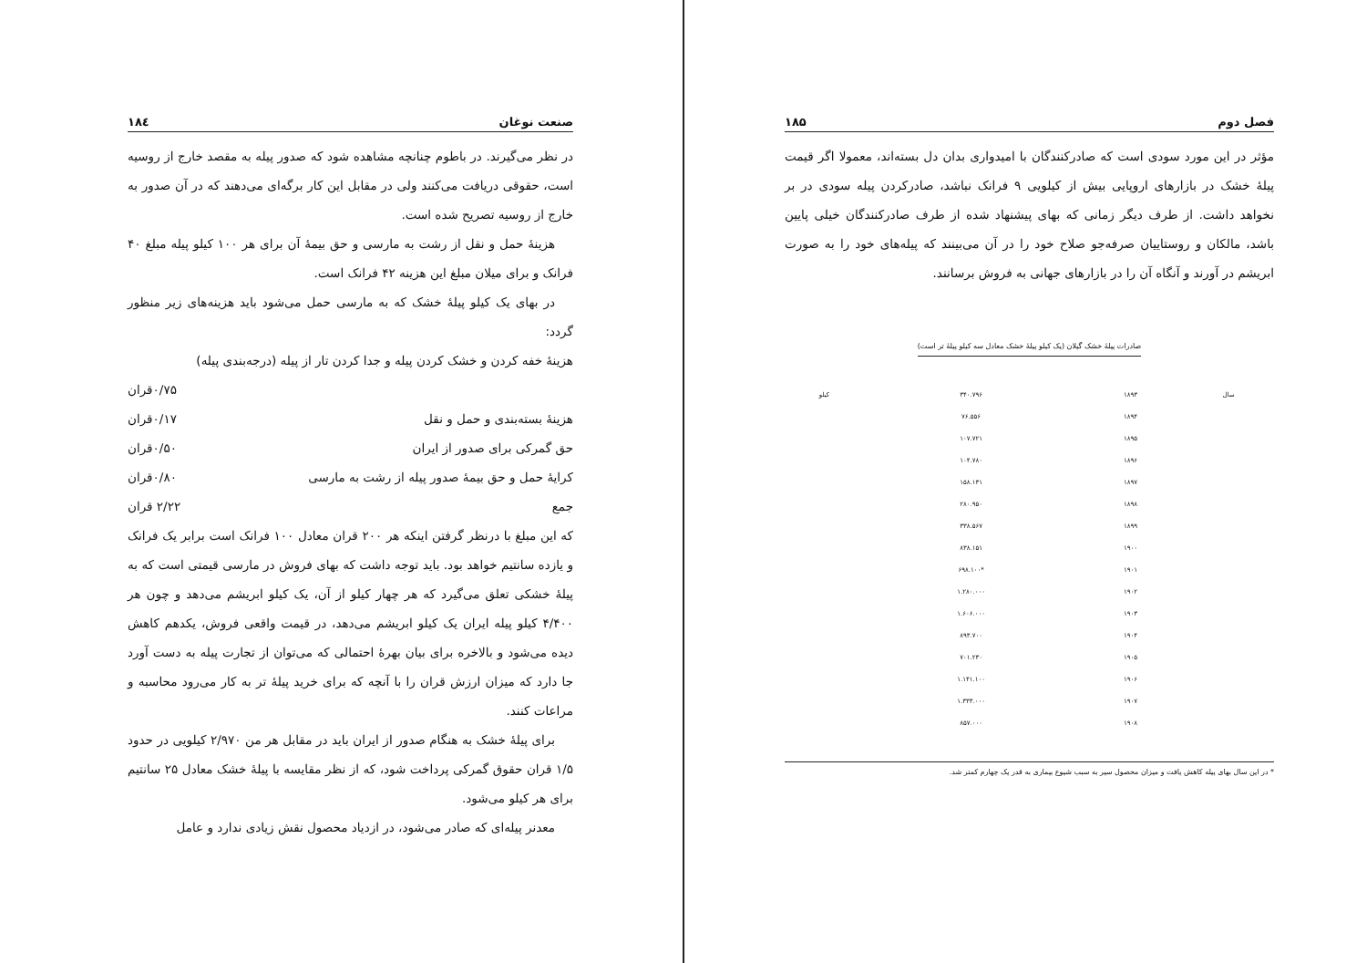صنعت نوغان ۱۸٤
در نظر می‌گیرند. در باطوم چنانچه مشاهده شود که صدور پیله به مقصد خارج از روسیه است، حقوقی دریافت می‌کنند ولی در مقابل این کار برگه‌ای می‌دهند که در آن صدور به خارج از روسیه تصریح شده است.
هزینهٔ حمل و نقل از رشت به مارسی و حق بیمهٔ آن برای هر ۱۰۰ کیلو پیله مبلغ ۴۰ فرانک و برای میلان مبلغ این هزینه ۴۲ فرانک است.
در بهای یک کیلو پیلهٔ خشک که به مارسی حمل می‌شود باید هزینه‌های زیر منظور گردد:
هزینهٔ خفه کردن و خشک کردن پیله و جدا کردن تار از پیله (درجه‌بندی پیله)
۰/۷۵قران
هزینهٔ بسته‌بندی و حمل و نقل ۰/۱۷قران
حق گمرکی برای صدور از ایران ۰/۵۰قران
کرایهٔ حمل و حق بیمهٔ صدور پیله از رشت به مارسی ۰/۸۰قران
جمع ۲/۲۲ قران
که این مبلغ با درنظر گرفتن اینکه هر ۲۰۰ قران معادل ۱۰۰ فرانک است برابر یک فرانک و یازده سانتیم خواهد بود. باید توجه داشت که بهای فروش در مارسی قیمتی است که به پیلهٔ خشکی تعلق می‌گیرد که هر چهار کیلو از آن، یک کیلو ابریشم می‌دهد و چون هر ۴/۴۰۰ کیلو پیله ایران یک کیلو ابریشم می‌دهد، در قیمت واقعی فروش، یکدهم کاهش دیده می‌شود و بالاخره برای بیان بهرهٔ احتمالی که می‌توان از تجارت پیله به دست آورد جا دارد که میزان ارزش قران را با آنچه که برای خرید پیلهٔ تر به کار می‌رود محاسبه و مراعات کنند.
برای پیلهٔ خشک به هنگام صدور از ایران باید در مقابل هر من ۲/۹۷۰ کیلویی در حدود ۱/۵ قران حقوق گمرکی پرداخت شود، که از نظر مقایسه با پیلهٔ خشک معادل ۲۵ سانتیم برای هر کیلو می‌شود.
معدنر پیله‌ای که صادر می‌شود، در ازدیاد محصول نقش زیادی ندارد و عامل
فصل دوم ۱۸۵
مؤثر در این مورد سودی است که صادرکنندگان با امیدواری بدان دل بسته‌اند، معمولا اگر قیمت پیلهٔ خشک در بازارهای اروپایی بیش از کیلویی ۹ فرانک نباشد، صادرکردن پیله سودی در بر نخواهد داشت. از طرف دیگر زمانی که بهای پیشنهاد شده از طرف صادرکنندگان خیلی پایین باشد، مالکان و روستاییان صرفه‌جو صلاح خود را در آن می‌بینند که پیله‌های خود را به صورت ابریشم در آورند و آنگاه آن را در بازارهای جهانی به فروش برسانند.
صادرات پیلهٔ خشک گیلان (یک کیلو پیلهٔ خشک معادل سه کیلو پیلهٔ تر است)
| سال | ۱۸۹۳ | ۳۴۰.۷۹۶ | کیلو |
| --- | --- | --- | --- |
| | ۱۸۹۴ | ۷۶.۵۵۶ | |
| | ۱۸۹۵ | ۱۰۷.۷۲۱ | |
| | ۱۸۹۶ | ۱۰۴.۷۸۰ | |
| | ۱۸۹۷ | ۱۵۸.۱۳۱ | |
| | ۱۸۹۸ | ۲۸۰.۹۵۰ | |
| | ۱۸۹۹ | ۳۳۸.۵۶۷ | |
| | ۱۹۰۰ | ۸۳۸.۱۵۱ | |
| | ۱۹۰۱ | *۶۹۸.۱۰۰ | |
| | ۱۹۰۲ | ۱.۲۸۰.۰۰۰ | |
| | ۱۹۰۳ | ۱.۶۰۶.۰۰۰ | |
| | ۱۹۰۴ | ۸۹۳.۷۰۰ | |
| | ۱۹۰۵ | ۷۰۱.۲۳۰ | |
| | ۱۹۰۶ | ۱.۱۴۱.۱۰۰ | |
| | ۱۹۰۷ | ۱.۳۳۳.۰۰۰ | |
| | ۱۹۰۸ | ۸۵۷.۰۰۰ | |
* در این سال بهای پیله کاهش یافت و میزان محصول سیر به سبب شیوع بیماری به قدر یک چهارم کمتر شد.